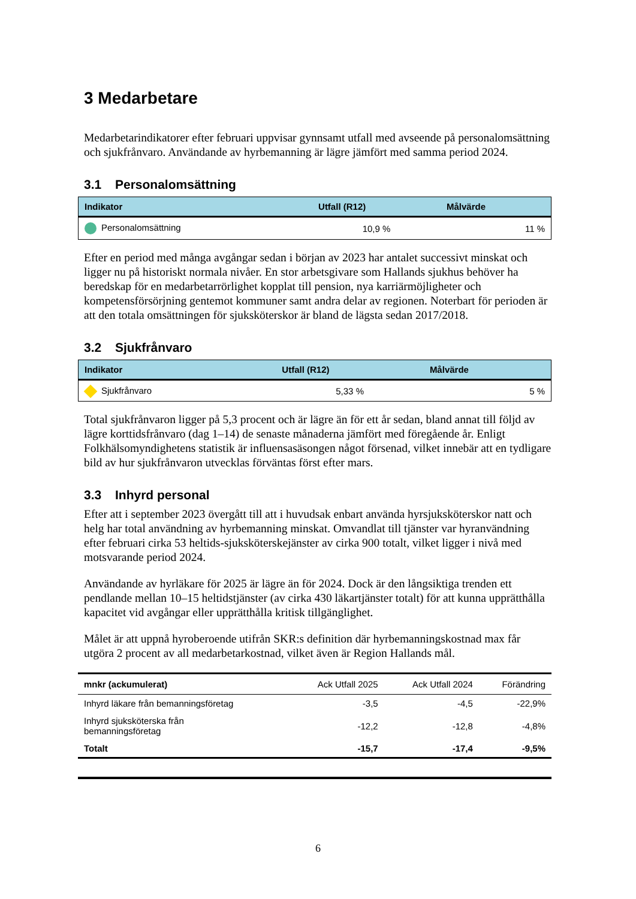3 Medarbetare
Medarbetarindikatorer efter februari uppvisar gynnsamt utfall med avseende på personalomsättning och sjukfrånvaro. Användande av hyrbemanning är lägre jämfört med samma period 2024.
3.1 Personalomsättning
| Indikator | Utfall (R12) | Målvärde |
| --- | --- | --- |
| Personalomsättning | 10,9 % | 11 % |
Efter en period med många avgångar sedan i början av 2023 har antalet successivt minskat och ligger nu på historiskt normala nivåer. En stor arbetsgivare som Hallands sjukhus behöver ha beredskap för en medarbetarrörlighet kopplat till pension, nya karriärmöjligheter och kompetensförsörjning gentemot kommuner samt andra delar av regionen. Noterbart för perioden är att den totala omsättningen för sjuksköterskor är bland de lägsta sedan 2017/2018.
3.2 Sjukfrånvaro
| Indikator | Utfall (R12) | Målvärde |
| --- | --- | --- |
| Sjukfrånvaro | 5,33 % | 5 % |
Total sjukfrånvaron ligger på 5,3 procent och är lägre än för ett år sedan, bland annat till följd av lägre korttidsfrånvaro (dag 1–14) de senaste månaderna jämfört med föregående år. Enligt Folkhälsomyndighetens statistik är influensasäsongen något försenad, vilket innebär att en tydligare bild av hur sjukfrånvaron utvecklas förväntas först efter mars.
3.3 Inhyrd personal
Efter att i september 2023 övergått till att i huvudsak enbart använda hyrsjuksköterskor natt och helg har total användning av hyrbemanning minskat. Omvandlat till tjänster var hyranvändning efter februari cirka 53 heltids-sjuksköterskejänster av cirka 900 totalt, vilket ligger i nivå med motsvarande period 2024.
Användande av hyrläkare för 2025 är lägre än för 2024. Dock är den långsiktiga trenden ett pendlande mellan 10–15 heltidstjänster (av cirka 430 läkartjänster totalt) för att kunna upprätthålla kapacitet vid avgångar eller upprätthålla kritisk tillgänglighet.
Målet är att uppnå hyroberoende utifrån SKR:s definition där hyrbemanningskostnad max får utgöra 2 procent av all medarbetarkostnad, vilket även är Region Hallands mål.
| mnkr (ackumulerat) | Ack Utfall 2025 | Ack Utfall 2024 | Förändring |
| --- | --- | --- | --- |
| Inhyrd läkare från bemanningsföretag | -3,5 | -4,5 | -22,9% |
| Inhyrd sjuksköterska från bemanningsföretag | -12,2 | -12,8 | -4,8% |
| Totalt | -15,7 | -17,4 | -9,5% |
6